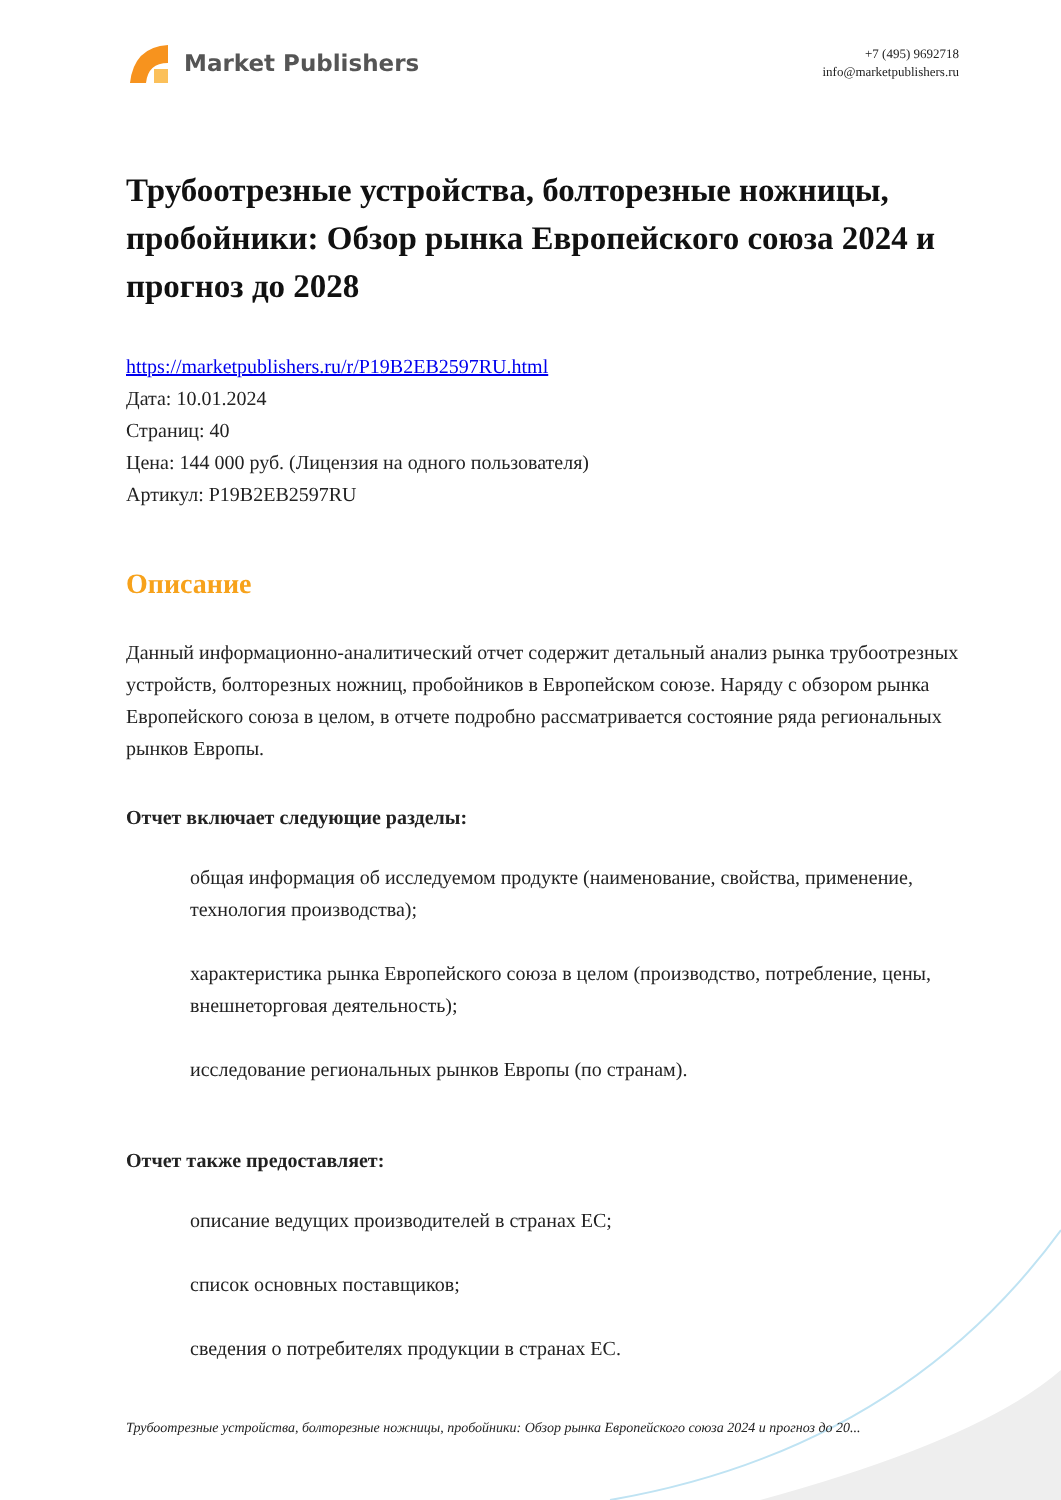Market Publishers
+7 (495) 9692718
info@marketpublishers.ru
Трубоотрезные устройства, болторезные ножницы, пробойники: Обзор рынка Европейского союза 2024 и прогноз до 2028
https://marketpublishers.ru/r/P19B2EB2597RU.html
Дата: 10.01.2024
Страниц: 40
Цена: 144 000 руб. (Лицензия на одного пользователя)
Артикул: P19B2EB2597RU
Описание
Данный информационно-аналитический отчет содержит детальный анализ рынка трубоотрезных устройств, болторезных ножниц, пробойников в Европейском союзе. Наряду с обзором рынка Европейского союза в целом, в отчете подробно рассматривается состояние ряда региональных рынков Европы.
Отчет включает следующие разделы:
общая информация об исследуемом продукте (наименование, свойства, применение, технология производства);
характеристика рынка Европейского союза в целом (производство, потребление, цены, внешнеторговая деятельность);
исследование региональных рынков Европы (по странам).
Отчет также предоставляет:
описание ведущих производителей в странах ЕС;
список основных поставщиков;
сведения о потребителях продукции в странах ЕС.
Трубоотрезные устройства, болторезные ножницы, пробойники: Обзор рынка Европейского союза 2024 и прогноз до 20...